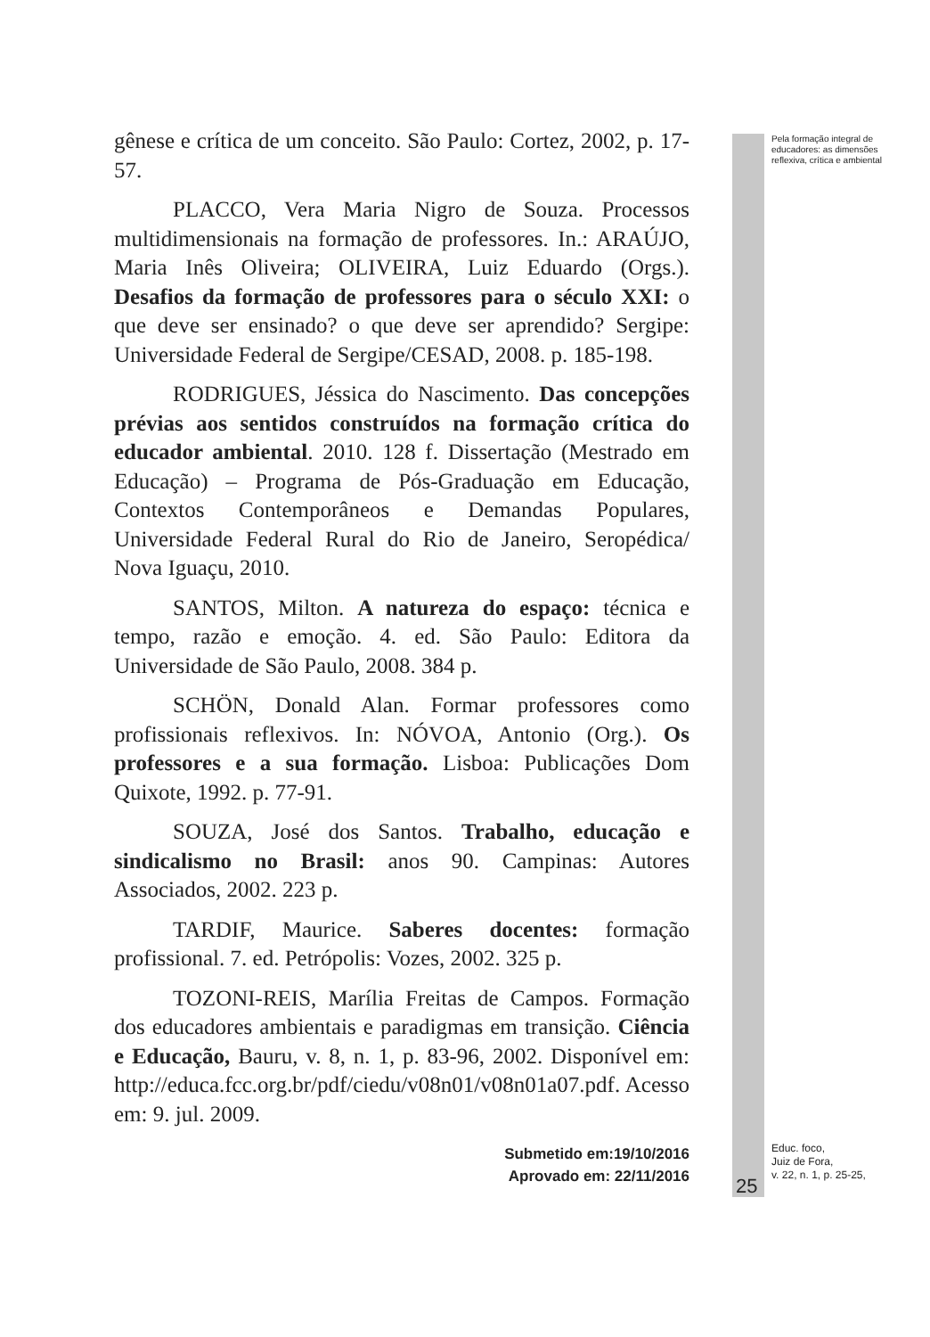gênese e crítica de um conceito. São Paulo: Cortez, 2002, p. 17-57.
PLACCO, Vera Maria Nigro de Souza. Processos multidimensionais na formação de professores. In.: ARAÚJO, Maria Inês Oliveira; OLIVEIRA, Luiz Eduardo (Orgs.). Desafios da formação de professores para o século XXI: o que deve ser ensinado? o que deve ser aprendido? Sergipe: Universidade Federal de Sergipe/CESAD, 2008. p. 185-198.
RODRIGUES, Jéssica do Nascimento. Das concepções prévias aos sentidos construídos na formação crítica do educador ambiental. 2010. 128 f. Dissertação (Mestrado em Educação) – Programa de Pós-Graduação em Educação, Contextos Contemporâneos e Demandas Populares, Universidade Federal Rural do Rio de Janeiro, Seropédica/ Nova Iguaçu, 2010.
SANTOS, Milton. A natureza do espaço: técnica e tempo, razão e emoção. 4. ed. São Paulo: Editora da Universidade de São Paulo, 2008. 384 p.
SCHÖN, Donald Alan. Formar professores como profissionais reflexivos. In: NÓVOA, Antonio (Org.). Os professores e a sua formação. Lisboa: Publicações Dom Quixote, 1992. p. 77-91.
SOUZA, José dos Santos. Trabalho, educação e sindicalismo no Brasil: anos 90. Campinas: Autores Associados, 2002. 223 p.
TARDIF, Maurice. Saberes docentes: formação profissional. 7. ed. Petrópolis: Vozes, 2002. 325 p.
TOZONI-REIS, Marília Freitas de Campos. Formação dos educadores ambientais e paradigmas em transição. Ciência e Educação, Bauru, v. 8, n. 1, p. 83-96, 2002. Disponível em: http://educa.fcc.org.br/pdf/ciedu/v08n01/v08n01a07.pdf. Acesso em: 9. jul. 2009.
Submetido em:19/10/2016
Aprovado em: 22/11/2016
Pela formação integral de educadores: as dimensões reflexiva, crítica e ambiental
Educ. foco,
Juiz de Fora,
v. 22, n. 1, p. 25-25,
25